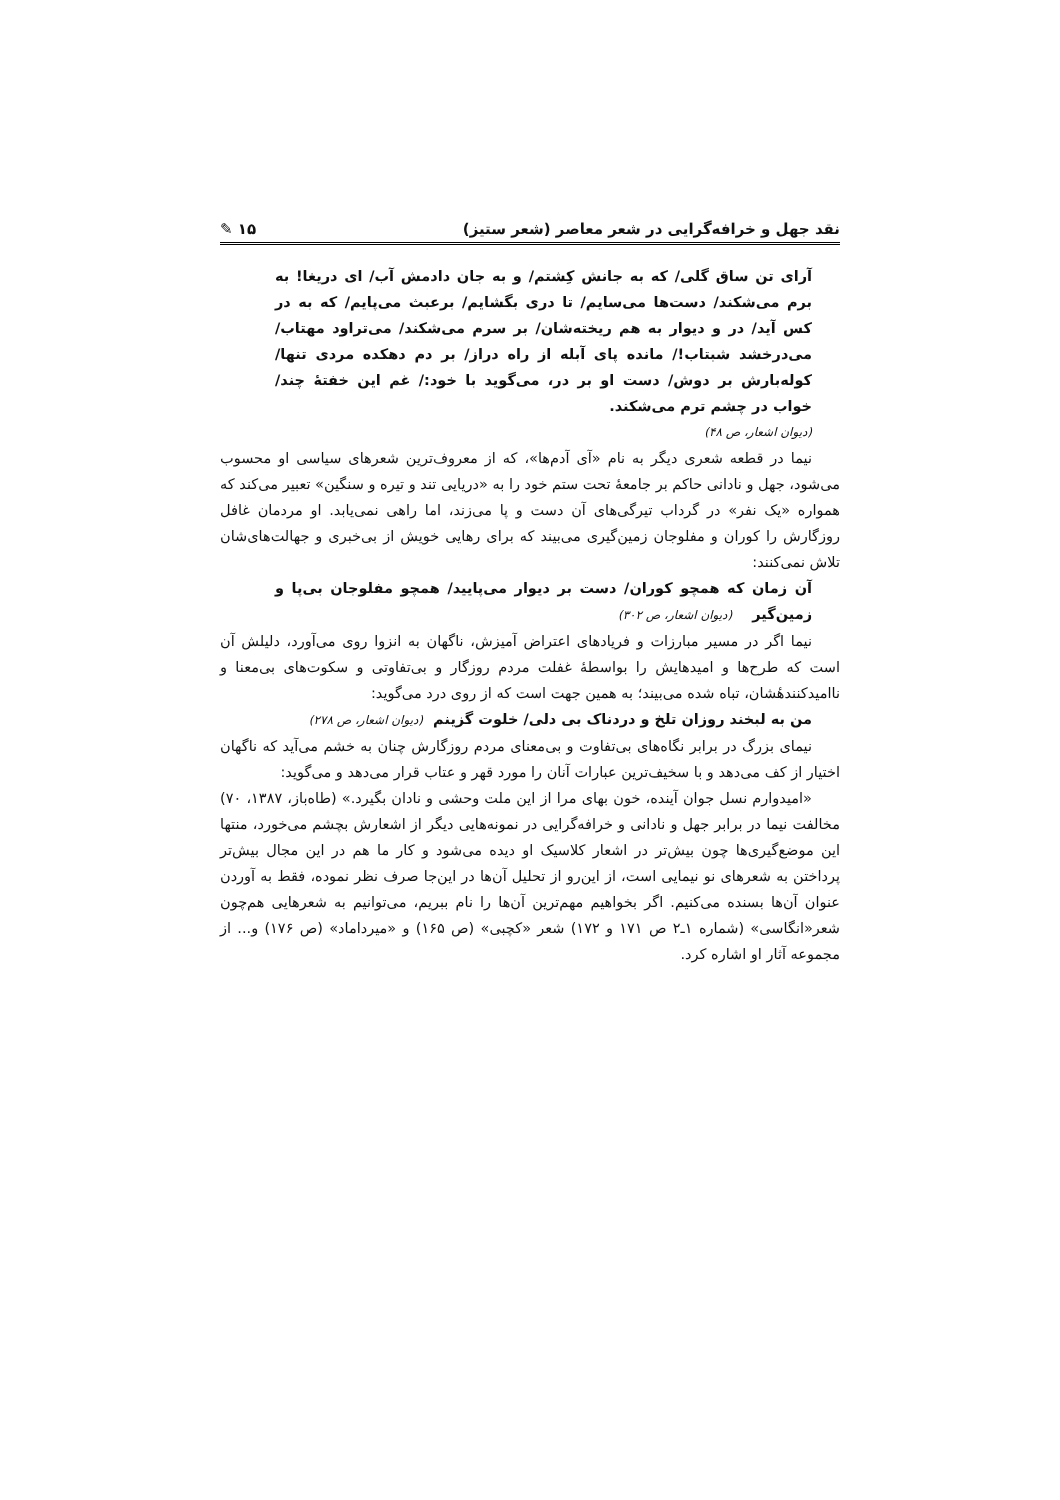نقد جهل و خرافه‌گرایی در شعر معاصر (شعر ستیز) ۱۵ ✎
آرای تن ساق گلی/ که به جانش کِشتم/ و به جان دادمش آب/ ای دریغا! به برم می‌شکند/ دست‌ها می‌سایم/ تا دری بگشایم/ برعبث می‌پایم/ که به در کس آید/ در و دیوار به هم ریخته‌شان/ بر سرم می‌شکند/ می‌تراود مهتاب/ می‌درخشد شبتاب!/ مانده پای آبله از راه دراز/ بر دم دهکده مردی تنها/ کوله‌بارش بر دوش/ دست او بر در، می‌گوید با خود:/ غم این خفتهٔ چند/ خواب در چشم ترم می‌شکند.
(دیوان اشعار، ص ۴۸)
نیما در قطعه شعری دیگر به نام «آی آدم‌ها»، که از معروف‌ترین شعرهای سیاسی او محسوب می‌شود، جهل و نادانی حاکم بر جامعهٔ تحت ستم خود را به «دریایی تند و تیره و سنگین» تعبیر می‌کند که همواره «یک نفر» در گرداب تیرگی‌های آن دست و پا می‌زند، اما راهی نمی‌یابد. او مردمان غافل روزگارش را کوران و مفلوجان زمین‌گیری می‌بیند که برای رهایی خویش از بی‌خبری و جهالت‌های‌شان تلاش نمی‌کنند:
آن زمان که همچو کوران/ دست بر دیوار می‌پایید/ همچو مفلوجان بی‌پا و زمین‌گیر (دیوان اشعار، ص ۳۰۲)
نیما اگر در مسیر مبارزات و فریادهای اعتراض آمیزش، ناگهان به انزوا روی می‌آورد، دلیلش آن است که طرح‌ها و امیدهایش را بواسطهٔ غفلت مردم روزگار و بی‌تفاوتی و سکوت‌های بی‌معنا و ناامیدکنندهٔشان، تباه شده می‌بیند؛ به همین جهت است که از روی درد می‌گوید:
من به لبخند روزان تلخ و دردناک بی دلی/ خلوت گزینم (دیوان اشعار، ص ۲۷۸)
نیمای بزرگ در برابر نگاه‌های بی‌تفاوت و بی‌معنای مردم روزگارش چنان به خشم می‌آید که ناگهان اختیار از کف می‌دهد و با سخیف‌ترین عبارات آنان را مورد قهر و عتاب قرار می‌دهد و می‌گوید:
«امیدوارم نسل جوان آینده، خون بهای مرا از این ملت وحشی و نادان بگیرد.» (طاه‌باز، ۱۳۸۷، ۷۰) مخالفت نیما در برابر جهل و نادانی و خرافه‌گرایی در نمونه‌هایی دیگر از اشعارش بچشم می‌خورد، منتها این موضع‌گیری‌ها چون بیش‌تر در اشعار کلاسیک او دیده می‌شود و کار ما هم در این مجال بیش‌تر پرداختن به شعرهای نو نیمایی است، از این‌رو از تحلیل آن‌ها در این‌جا صرف نظر نموده، فقط به آوردن عنوان آن‌ها بسنده می‌کنیم. اگر بخواهیم مهم‌ترین آن‌ها را نام ببریم، می‌توانیم به شعرهایی هم‌چون شعر«انگاسی» (شماره ۱ـ۲ ص ۱۷۱ و ۱۷۲) شعر «کچبی» (ص ۱۶۵) و «میرداماد» (ص ۱۷۶) و... از مجموعه آثار او اشاره کرد.